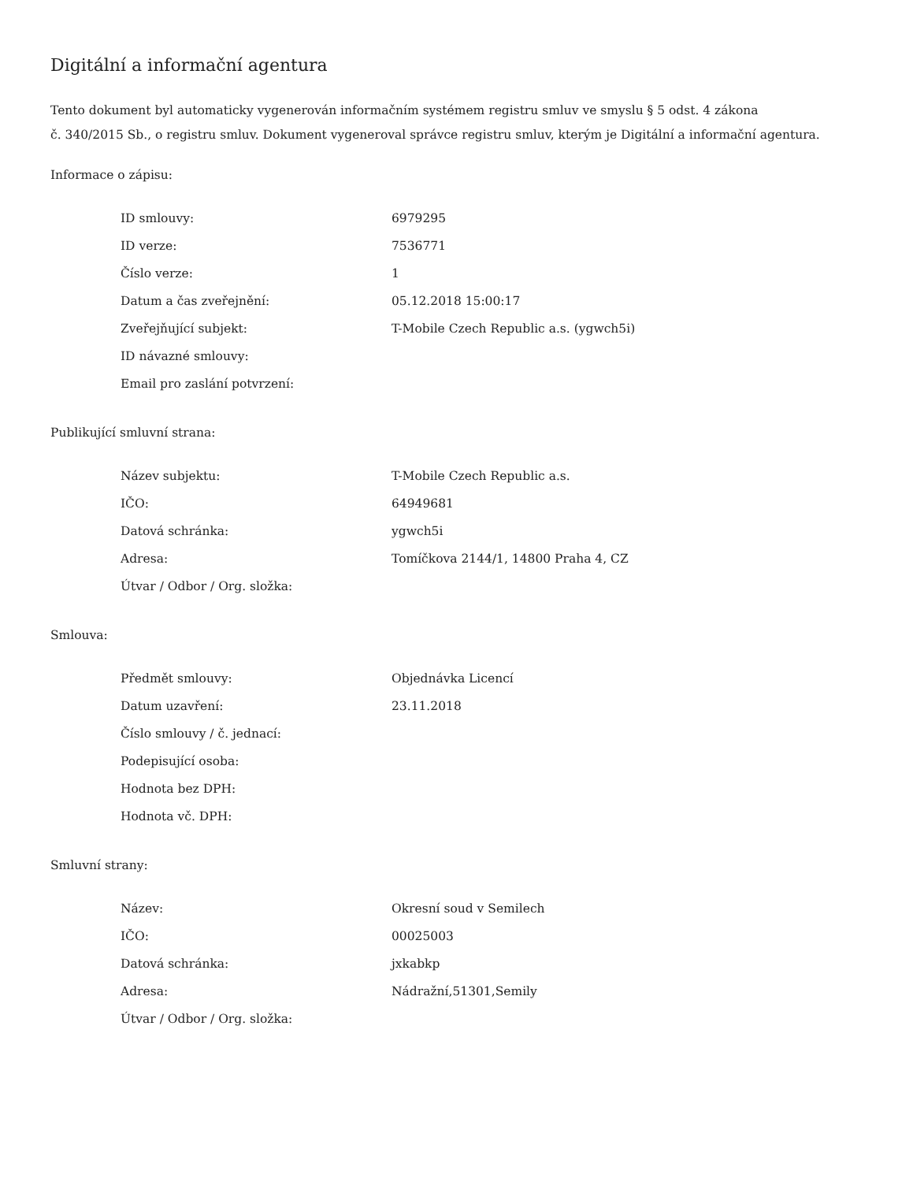Digitální a informační agentura
Tento dokument byl automaticky vygenerován informačním systémem registru smluv ve smyslu § 5 odst. 4 zákona
č. 340/2015 Sb., o registru smluv. Dokument vygeneroval správce registru smluv, kterým je Digitální a informační agentura.
Informace o zápisu:
| ID smlouvy: | 6979295 |
| ID verze: | 7536771 |
| Číslo verze: | 1 |
| Datum a čas zveřejnění: | 05.12.2018 15:00:17 |
| Zveřejňující subjekt: | T-Mobile Czech Republic a.s. (ygwch5i) |
| ID návazné smlouvy: | |
| Email pro zaslání potvrzení: | |
Publikující smluvní strana:
| Název subjektu: | T-Mobile Czech Republic a.s. |
| IČO: | 64949681 |
| Datová schránka: | ygwch5i |
| Adresa: | Tomíčkova 2144/1, 14800 Praha 4, CZ |
| Útvar / Odbor / Org. složka: | |
Smlouva:
| Předmět smlouvy: | Objednávka Licencí |
| Datum uzavření: | 23.11.2018 |
| Číslo smlouvy / č. jednací: | |
| Podepisující osoba: | |
| Hodnota bez DPH: | |
| Hodnota vč. DPH: | |
Smluvní strany:
| Název: | Okresní soud v Semilech |
| IČO: | 00025003 |
| Datová schránka: | jxkabkp |
| Adresa: | Nádražní,51301,Semily |
| Útvar / Odbor / Org. složka: | |